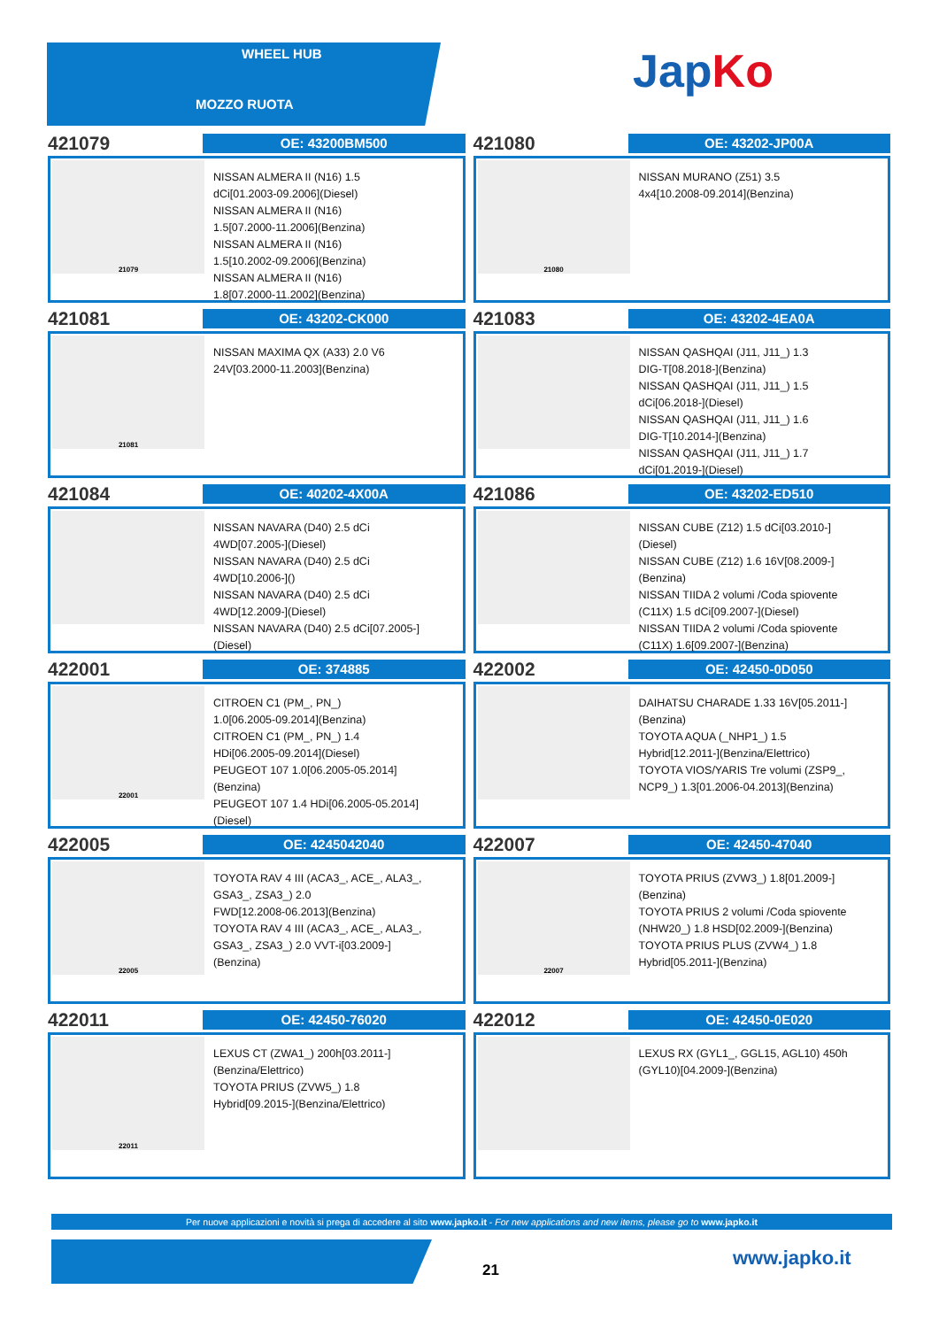WHEEL HUB
MOZZO RUOTA
JapKo
421079
OE: 43200BM500
21079
NISSAN ALMERA II (N16) 1.5
dCi[01.2003-09.2006](Diesel)
NISSAN ALMERA II (N16)
1.5[07.2000-11.2006](Benzina)
NISSAN ALMERA II (N16)
1.5[10.2002-09.2006](Benzina)
NISSAN ALMERA II (N16)
1.8[07.2000-11.2002](Benzina)
421080
OE: 43202-JP00A
21080
NISSAN MURANO (Z51) 3.5
4x4[10.2008-09.2014](Benzina)
421081
OE: 43202-CK000
21081
NISSAN MAXIMA QX (A33) 2.0 V6
24V[03.2000-11.2003](Benzina)
421083
OE: 43202-4EA0A
NISSAN QASHQAI (J11, J11_) 1.3
DIG-T[08.2018-](Benzina)
NISSAN QASHQAI (J11, J11_) 1.5
dCi[06.2018-](Diesel)
NISSAN QASHQAI (J11, J11_) 1.6
DIG-T[10.2014-](Benzina)
NISSAN QASHQAI (J11, J11_) 1.7
dCi[01.2019-](Diesel)
421084
OE: 40202-4X00A
NISSAN NAVARA (D40) 2.5 dCi
4WD[07.2005-](Diesel)
NISSAN NAVARA (D40) 2.5 dCi
4WD[10.2006-]()
NISSAN NAVARA (D40) 2.5 dCi
4WD[12.2009-](Diesel)
NISSAN NAVARA (D40) 2.5 dCi[07.2005-]
(Diesel)
421086
OE: 43202-ED510
NISSAN CUBE (Z12) 1.5 dCi[03.2010-]
(Diesel)
NISSAN CUBE (Z12) 1.6 16V[08.2009-]
(Benzina)
NISSAN TIIDA 2 volumi /Coda spiovente
(C11X) 1.5 dCi[09.2007-](Diesel)
NISSAN TIIDA 2 volumi /Coda spiovente
(C11X) 1.6[09.2007-](Benzina)
422001
OE: 374885
22001
CITROEN C1 (PM_, PN_)
1.0[06.2005-09.2014](Benzina)
CITROEN C1 (PM_, PN_) 1.4
HDi[06.2005-09.2014](Diesel)
PEUGEOT 107 1.0[06.2005-05.2014]
(Benzina)
PEUGEOT 107 1.4 HDi[06.2005-05.2014]
(Diesel)
422002
OE: 42450-0D050
DAIHATSU CHARADE 1.33 16V[05.2011-]
(Benzina)
TOYOTA AQUA (_NHP1_) 1.5
Hybrid[12.2011-](Benzina/Elettrico)
TOYOTA VIOS/YARIS Tre volumi (ZSP9_,
NCP9_) 1.3[01.2006-04.2013](Benzina)
422005
OE: 4245042040
22005
TOYOTA RAV 4 III (ACA3_, ACE_, ALA3_,
GSA3_, ZSA3_) 2.0
FWD[12.2008-06.2013](Benzina)
TOYOTA RAV 4 III (ACA3_, ACE_, ALA3_,
GSA3_, ZSA3_) 2.0 VVT-i[03.2009-]
(Benzina)
422007
OE: 42450-47040
22007
TOYOTA PRIUS (ZVW3_) 1.8[01.2009-]
(Benzina)
TOYOTA PRIUS 2 volumi /Coda spiovente
(NHW20_) 1.8 HSD[02.2009-](Benzina)
TOYOTA PRIUS PLUS (ZVW4_) 1.8
Hybrid[05.2011-](Benzina)
422011
OE: 42450-76020
22011
LEXUS CT (ZWA1_) 200h[03.2011-]
(Benzina/Elettrico)
TOYOTA PRIUS (ZVW5_) 1.8
Hybrid[09.2015-](Benzina/Elettrico)
422012
OE: 42450-0E020
LEXUS RX (GYL1_, GGL15, AGL10) 450h
(GYL10)[04.2009-](Benzina)
Per nuove applicazioni e novità si prega di accedere al sito www.japko.it - For new applications and new items, please go to www.japko.it
21
www.japko.it